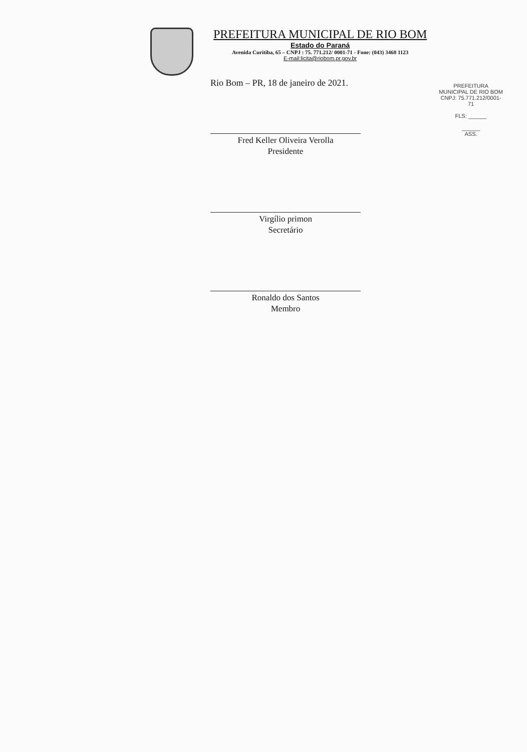PREFEITURA MUNICIPAL DE RIO BOM
Estado do Paraná
Avenida Curitiba, 65 – CNPJ : 75. 771.212/ 0001-71 - Fone: (043) 3468 1123
E-mail:licita@riobom.pr.gov.br
Rio Bom – PR, 18 de janeiro de 2021.
Fred Keller Oliveira Verolla
Presidente
Virgílio primon
Secretário
Ronaldo dos Santos
Membro
PREFEITURA MUNICIPAL DE RIO BOM
CNPJ: 75.771.212/0001-71
FLS: ______
______
ASS.